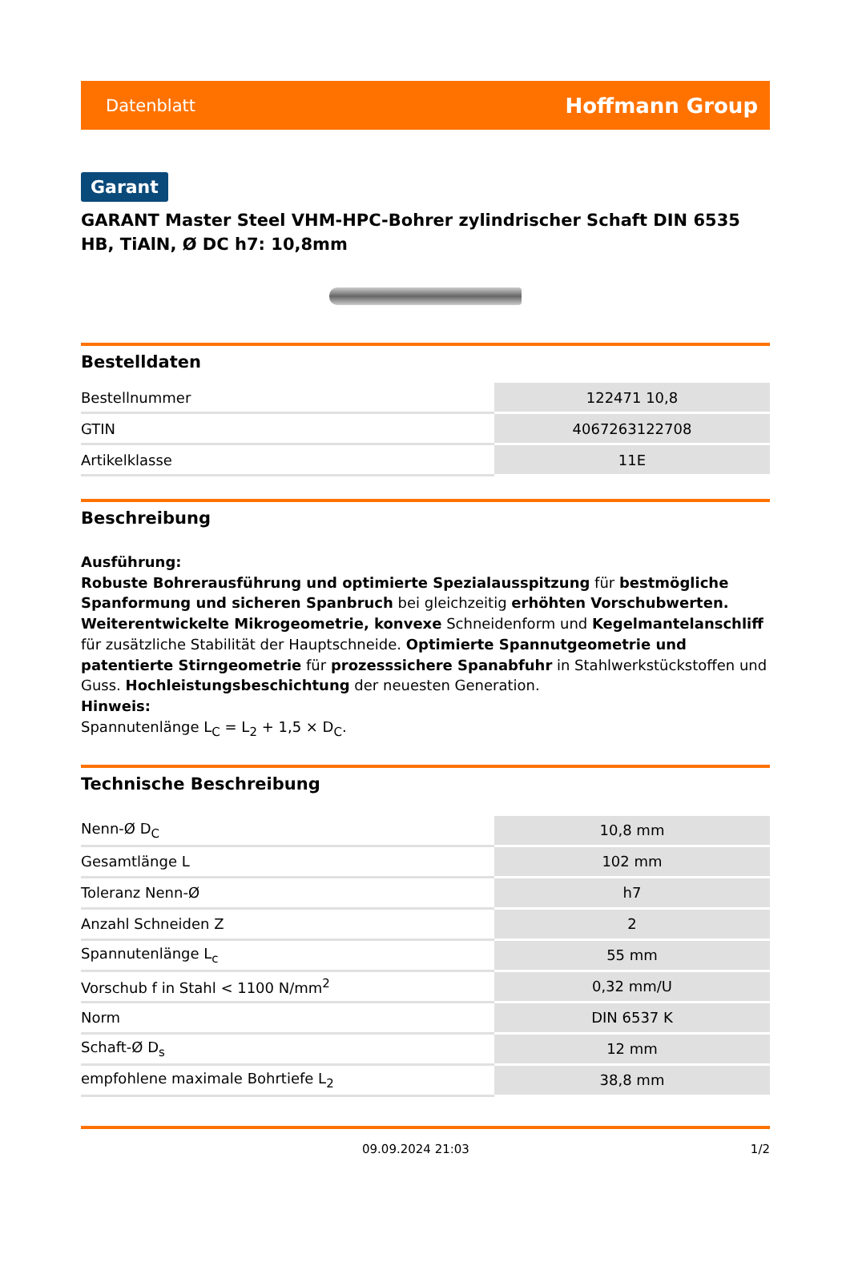Datenblatt Hoffmann Group
Garant
GARANT Master Steel VHM-HPC-Bohrer zylindrischer Schaft DIN 6535 HB, TiAlN, Ø DC h7: 10,8mm
Bestelldaten
| Bestellnummer | 122471 10,8 |
| GTIN | 4067263122708 |
| Artikelklasse | 11E |
Beschreibung
Ausführung:
Robuste Bohrerausführung und optimierte Spezialausspitzung für bestmögliche Spanformung und sicheren Spanbruch bei gleichzeitig erhöhten Vorschubwerten. Weiterentwickelte Mikrogeometrie, konvexe Schneidenform und Kegelmantelanschliff für zusätzliche Stabilität der Hauptschneide. Optimierte Spannutgeometrie und patentierte Stirngeometrie für prozesssichere Spanabfuhr in Stahlwerkstückstoffen und Guss. Hochleistungsbeschichtung der neuesten Generation.
Hinweis:
Spannutenlänge L<sub>C</sub> = L<sub>2</sub> + 1,5 × D<sub>C</sub>.
Technische Beschreibung
| Nenn-Ø D<sub>C</sub> | 10,8 mm |
| Gesamtlänge L | 102 mm |
| Toleranz Nenn-Ø | h7 |
| Anzahl Schneiden Z | 2 |
| Spannutenlänge L<sub>c</sub> | 55 mm |
| Vorschub f in Stahl < 1100 N/mm<sup>2</sup> | 0,32 mm/U |
| Norm | DIN 6537 K |
| Schaft-Ø D<sub>s</sub> | 12 mm |
| empfohlene maximale Bohrtiefe L<sub>2</sub> | 38,8 mm |
09.09.2024 21:03 1/2